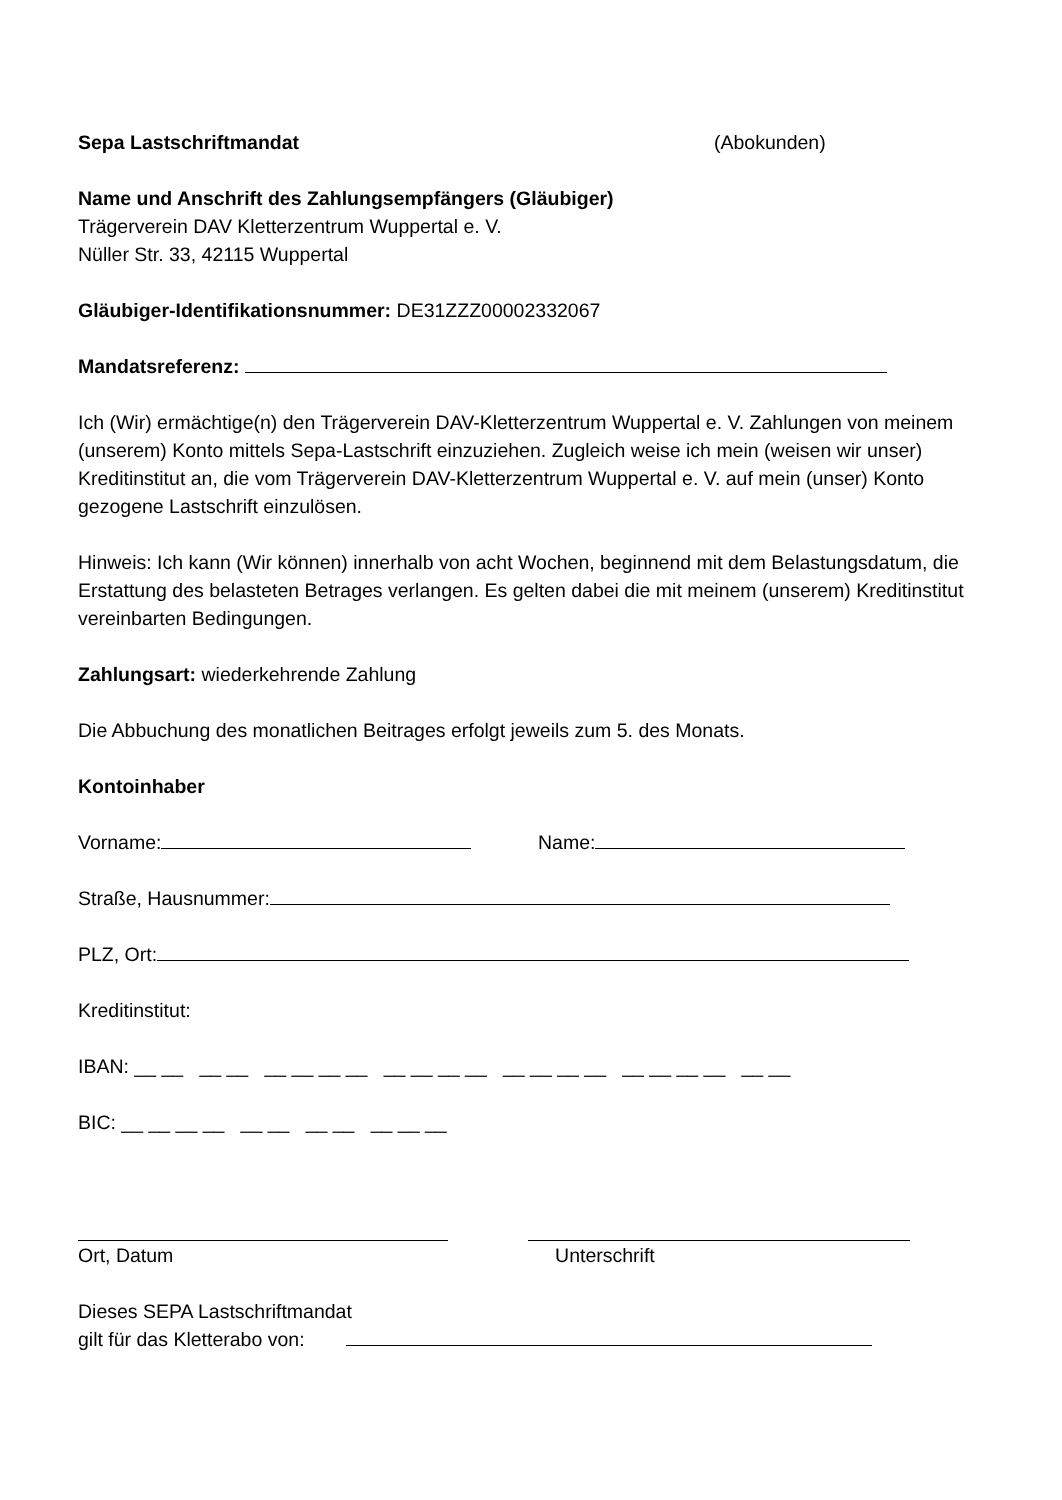Sepa Lastschriftmandat (Abokunden)
Name und Anschrift des Zahlungsempfängers (Gläubiger)
Trägerverein DAV Kletterzentrum Wuppertal e. V.
Nüller Str. 33, 42115 Wuppertal
Gläubiger-Identifikationsnummer: DE31ZZZ00002332067
Mandatsreferenz:
Ich (Wir) ermächtige(n) den Trägerverein DAV-Kletterzentrum Wuppertal e. V. Zahlungen von meinem (unserem) Konto mittels Sepa-Lastschrift einzuziehen. Zugleich weise ich mein (weisen wir unser) Kreditinstitut an, die vom Trägerverein DAV-Kletterzentrum Wuppertal e. V. auf mein (unser) Konto gezogene Lastschrift einzulösen.
Hinweis: Ich kann (Wir können) innerhalb von acht Wochen, beginnend mit dem Belastungsdatum, die Erstattung des belasteten Betrages verlangen. Es gelten dabei die mit meinem (unserem) Kreditinstitut vereinbarten Bedingungen.
Zahlungsart: wiederkehrende Zahlung
Die Abbuchung des monatlichen Beitrages erfolgt jeweils zum 5. des Monats.
Kontoinhaber
Vorname: Name:
Straße, Hausnummer:
PLZ, Ort:
Kreditinstitut:
IBAN: __ __ __ __ __ __ __ __ __ __ __ __ __ __ __ __ __ __ __ __ __ __
BIC: __ __ __ __ __ __ __ __ __ __ __
Ort, Datum Unterschrift
Dieses SEPA Lastschriftmandat
gilt für das Kletterabo von: